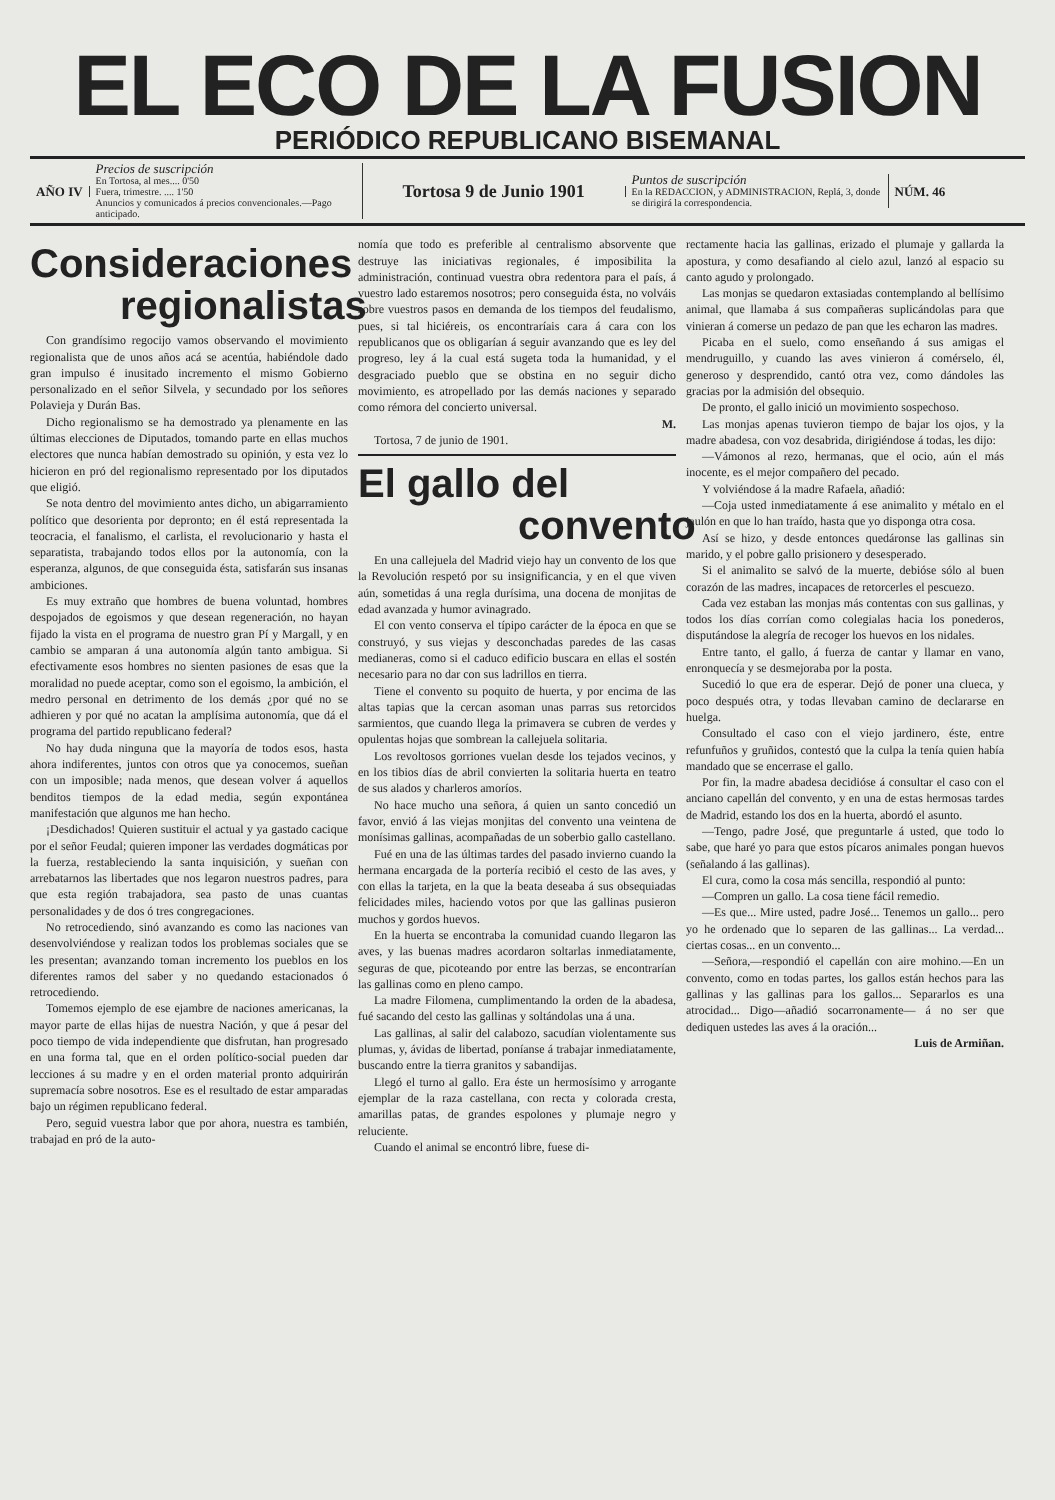EL ECO DE LA FUSION
PERIÓDICO REPUBLICANO BISEMANAL
AÑO IV
Precios de suscripción
En Tortosa, al mes.... 0'50
Fuera, trimestre. .... 1'50
Anuncios y comunicados á precios convencionales.—Pago anticipado.
Tortosa 9 de Junio 1901
Puntos de suscripción
En la REDACCION, y ADMINISTRACION, Replá, 3, donde se dirigirá la correspondencia.
NÚM. 46
Consideraciones
regionalistas
Con grandísimo regocijo vamos observando el movimiento regionalista que de unos años acá se acentúa, habiéndole dado gran impulso é inusitado incremento el mismo Gobierno personalizado en el señor Silvela, y secundado por los señores Polavieja y Durán Bas.
Dicho regionalismo se ha demostrado ya plenamente en las últimas elecciones de Diputados, tomando parte en ellas muchos electores que nunca habían demostrado su opinión, y esta vez lo hicieron en pró del regionalismo representado por los diputados que eligió.
Se nota dentro del movimiento antes dicho, un abigarramiento político que desorienta por depronto; en él está representada la teocracia, el fanalismo, el carlista, el revolucionario y hasta el separatista, trabajando todos ellos por la autonomía, con la esperanza, algunos, de que conseguida ésta, satisfarán sus insanas ambiciones.
Es muy extraño que hombres de buena voluntad, hombres despojados de egoismos y que desean regeneración, no hayan fijado la vista en el programa de nuestro gran Pí y Margall, y en cambio se amparan á una autonomía algún tanto ambigua. Si efectivamente esos hombres no sienten pasiones de esas que la moralidad no puede aceptar, como son el egoismo, la ambición, el medro personal en detrimento de los demás ¿por qué no se adhieren y por qué no acatan la amplísima autonomía, que dá el programa del partido republicano federal?
No hay duda ninguna que la mayoría de todos esos, hasta ahora indiferentes, juntos con otros que ya conocemos, sueñan con un imposible; nada menos, que desean volver á aquellos benditos tiempos de la edad media, según expontánea manifestación que algunos me han hecho.
¡Desdichados! Quieren sustituir el actual y ya gastado cacique por el señor Feudal; quieren imponer las verdades dogmáticas por la fuerza, restableciendo la santa inquisición, y sueñan con arrebatarnos las libertades que nos legaron nuestros padres, para que esta región trabajadora, sea pasto de unas cuantas personalidades y de dos ó tres congregaciones.
No retrocediendo, sinó avanzando es como las naciones van desenvolviéndose y realizan todos los problemas sociales que se les presentan; avanzando toman incremento los pueblos en los diferentes ramos del saber y no quedando estacionados ó retrocediendo.
Tomemos ejemplo de ese ejambre de naciones americanas, la mayor parte de ellas hijas de nuestra Nación, y que á pesar del poco tiempo de vida independiente que disfrutan, han progresado en una forma tal, que en el orden político-social pueden dar lecciones á su madre y en el orden material pronto adquirirán supremacía sobre nosotros. Ese es el resultado de estar amparadas bajo un régimen republicano federal.
Pero, seguid vuestra labor que por ahora, nuestra es también, trabajad en pró de la auto-
nomía que todo es preferible al centralismo absorvente que destruye las iniciativas regionales, é imposibilita la administración, continuad vuestra obra redentora para el país, á vuestro lado estaremos nosotros; pero conseguida ésta, no volváis sobre vuestros pasos en demanda de los tiempos del feudalismo, pues, si tal hiciéreis, os encontraríais cara á cara con los republicanos que os obligarían á seguir avanzando que es ley del progreso, ley á la cual está sugeta toda la humanidad, y el desgraciado pueblo que se obstina en no seguir dicho movimiento, es atropellado por las demás naciones y separado como rémora del concierto universal.
M.
Tortosa, 7 de junio de 1901.
El gallo del
convento
En una callejuela del Madrid viejo hay un convento de los que la Revolución respetó por su insignificancia, y en el que viven aún, sometidas á una regla durísima, una docena de monjitas de edad avanzada y humor avinagrado.
El con vento conserva el típipo carácter de la época en que se construyó, y sus viejas y desconchadas paredes de las casas medianeras, como si el caduco edificio buscara en ellas el sostén necesario para no dar con sus ladrillos en tierra.
Tiene el convento su poquito de huerta, y por encima de las altas tapias que la cercan asoman unas parras sus retorcidos sarmientos, que cuando llega la primavera se cubren de verdes y opulentas hojas que sombrean la callejuela solitaria.
Los revoltosos gorriones vuelan desde los tejados vecinos, y en los tibios días de abril convierten la solitaria huerta en teatro de sus alados y charleros amoríos.
No hace mucho una señora, á quien un santo concedió un favor, envió á las viejas monjitas del convento una veintena de monísimas gallinas, acompañadas de un soberbio gallo castellano.
Fué en una de las últimas tardes del pasado invierno cuando la hermana encargada de la portería recibió el cesto de las aves, y con ellas la tarjeta, en la que la beata deseaba á sus obsequiadas felicidades miles, haciendo votos por que las gallinas pusieron muchos y gordos huevos.
En la huerta se encontraba la comunidad cuando llegaron las aves, y las buenas madres acordaron soltarlas inmediatamente, seguras de que, picoteando por entre las berzas, se encontrarían las gallinas como en pleno campo.
La madre Filomena, cumplimentando la orden de la abadesa, fué sacando del cesto las gallinas y soltándolas una á una.
Las gallinas, al salir del calabozo, sacudían violentamente sus plumas, y, ávidas de libertad, poníanse á trabajar inmediatamente, buscando entre la tierra granitos y sabandijas.
Llegó el turno al gallo. Era éste un hermosísimo y arrogante ejemplar de la raza castellana, con recta y colorada cresta, amarillas patas, de grandes espolones y plumaje negro y reluciente.
Cuando el animal se encontró libre, fuese di-
rectamente hacia las gallinas, erizado el plumaje y gallarda la apostura, y como desafiando al cielo azul, lanzó al espacio su canto agudo y prolongado.
Las monjas se quedaron extasiadas contemplando al bellísimo animal, que llamaba á sus compañeras suplicándolas para que vinieran á comerse un pedazo de pan que les echaron las madres.
Picaba en el suelo, como enseñando á sus amigas el mendruguillo, y cuando las aves vinieron á comérselo, él, generoso y desprendido, cantó otra vez, como dándoles las gracias por la admisión del obsequio.
De pronto, el gallo inició un movimiento sospechoso.
Las monjas apenas tuvieron tiempo de bajar los ojos, y la madre abadesa, con voz desabrida, dirigiéndose á todas, les dijo:
—Vámonos al rezo, hermanas, que el ocio, aún el más inocente, es el mejor compañero del pecado.
Y volviéndose á la madre Rafaela, añadió:
—Coja usted inmediatamente á ese animalito y métalo en el jaulón en que lo han traído, hasta que yo disponga otra cosa.
Así se hizo, y desde entonces quedáronse las gallinas sin marido, y el pobre gallo prisionero y desesperado.
Si el animalito se salvó de la muerte, debióse sólo al buen corazón de las madres, incapaces de retorcerles el pescuezo.
Cada vez estaban las monjas más contentas con sus gallinas, y todos los días corrían como colegialas hacia los ponederos, disputándose la alegría de recoger los huevos en los nidales.
Entre tanto, el gallo, á fuerza de cantar y llamar en vano, enronquecía y se desmejoraba por la posta.
Sucedió lo que era de esperar. Dejó de poner una clueca, y poco después otra, y todas llevaban camino de declararse en huelga.
Consultado el caso con el viejo jardinero, éste, entre refunfuños y gruñidos, contestó que la culpa la tenía quien había mandado que se encerrase el gallo.
Por fin, la madre abadesa decidióse á consultar el caso con el anciano capellán del convento, y en una de estas hermosas tardes de Madrid, estando los dos en la huerta, abordó el asunto.
—Tengo, padre José, que preguntarle á usted, que todo lo sabe, que haré yo para que estos pícaros animales pongan huevos (señalando á las gallinas).
El cura, como la cosa más sencilla, respondió al punto:
—Compren un gallo. La cosa tiene fácil remedio.
—Es que... Mire usted, padre José... Tenemos un gallo... pero yo he ordenado que lo separen de las gallinas... La verdad... ciertas cosas... en un convento...
—Señora,—respondió el capellán con aire mohino.—En un convento, como en todas partes, los gallos están hechos para las gallinas y las gallinas para los gallos... Separarlos es una atrocidad... Digo—añadió socarronamente— á no ser que dediquen ustedes las aves á la oración...
Luis de Armiñan.